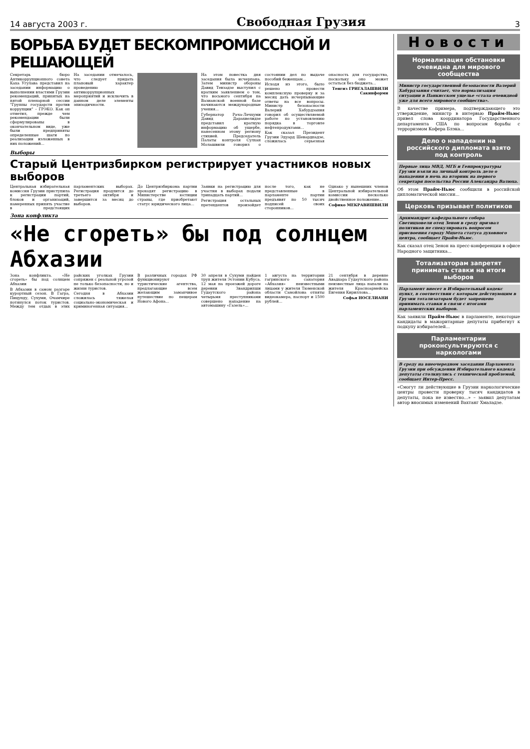14 августа 2003 г. Свободная Грузия 3
БОРЬБА БУДЕТ БЕСКОМПРОМИССНОЙ И РЕШАЮЩЕЙ
Секретарь бюро Антикоррупционного совета Каха Угулава представил на заседании информацию о выполнении властями Грузии рекомендаций, принятых на пятой пленарной сессии "Группы государств против коррупции" – ГРЭКО. Как он отметил, прежде чем рекомендации были сформулированы в окончательном виде, уже были предприняты определенные шаги по реализации изложенных в них положений...
На заседании отмечалось, что следует придать плановый характер проведению антикоррупционных мероприятий и исключить в данном деле элементы эпизодичности.
На этом повестка дня заседания была исчерпана. Затем министр обороны Давид Тевзадзе выступил с кратким заявлением о том, что восьмого сентября на Вазианской военной базе начинаются международные учения...
Губернатор Рача-Лечхуми Давид Дарахвелидзе представил краткую информацию об ущербе, нанесенном этому региону стихией. Председатель Палаты контроля Сулхан Молашвили говорил о состоянии дел по выдаче пособий беженцам...
Исходя из этого, было решено провести комплексную проверку и за месяц дать исчерпывающие ответы на все вопросы. Министр безопасности Валерий Хабурдзания говорил об осуществляемой работе по установлению порядка в торговле нефтепродуктами...
Как сказал Президент Грузии Эдуард Шеварднадзе, сложилась серьезная опасность для государства, поскольку оно может остаться без бюджета...
Тенгиз ГРИГАЛАШВИЛИ
Сакинформи
Выборы
Старый Центризбирком регистрирует участников новых выборов
Центральная избирательная комиссия Грузии приступила к регистрации партий, блоков и организаций, намеренных принять участие в предстоящих парламентских выборах. Регистрация продлится до третьего октября и завершится за месяц до выборов.
До Центризбиркома партии проходят регистрацию в Министерстве юстиции страны, где приобретают статус юридического лица...
Заявки на регистрацию для участия в выборах подали тринадцать партий...
Регистрация остальных претендентов произойдет после того, как не представленные в парламенте партии предъявят по 50 тысяч подписей своих сторонников...
Однако у нынешних членов Центральной избирательной комиссии несколько двойственное положение...
Софико МЕКРАВИШВИЛИ
Зона конфликта
«Не сгореть» бы под солнцем Абхазии
Зона конфликта. «Не сгореть» бы под солнцем Абхазии
В Абхазии в самом разгаре курортный сезон. В Гагра, Пицунду, Сухуми, Очамчире потянулся поток туристов. Между тем отдых в этих райских уголках Грузии сопряжен с реальной угрозой не только безопасности, но и жизни туристов.
Сегодня в Абхазии сложилась тяжелая социально-экономическая и криминогенная ситуация...
В различных городах РФ функционируют туристические агентства, предлагающие всем желающим заманчивое путешествие по пещерам Нового Афона...
30 апреля в Сухуми найден труп жителя Эстонии Кубуса. 12 мая на проезжей дороге деревни Звандрипши Гудаутского района четырьмя преступниками совершено нападение на автомашину «Газель»...
1 августа на территории гагринского санатория «Абхазия» неизвестными лицами у жителя Тюменской области Самойлова отняты видеокамера, паспорт и 1500 рублей...
21 сентября в деревне Авадхара Гудаутского района неизвестные лица напали на жителя Красноармейска Евгения Кириллова...
Софья НОСЕЛИАНИ
Новости
Нормализация обстановки очевидна для мирового сообщества
Министр государственной безопасности Валерий Хабурдзания считает, что нормализация ситуации в Панкисском ущелье «стала очевидной уже для всего мирового сообщества».
В качестве примера, подтверждающего это утверждение, министр в интервью Прайм-Ньюс привел слова координатора Государственного департамента США по вопросам борьбы с терроризмом Кофера Блэка...
Дело о нападении на российского дипломата взято под контроль
Первые лица МВД, МГБ и Генпрокуратуры Грузии взяли на личный контроль дело о нападении в ночь на вторник на первого секретаря посольства России Александра Валюха.
Об этом Прайм-Ньюс сообщили в российской дипломатической миссии...
Церковь призывает политиков
Архимандрит кафедрального собора Светицховели отец Зенон в среду призвал политиков не спекулировать вопросом присвоения городу Мцхета статуса духовного центра, сообщает Прайм-Ньюс.
Как сказал отец Зенон на пресс-конференции в офисе Народного защитника...
Тотализаторам запретят принимать ставки на итоги выборов
Парламент внесет в Избирательный кодекс пункт, в соответствии с которым действующим в Грузии тотализаторам будет запрещено принимать ставки в связи с итогами парламентских выборов.
Как заявили Прайм-Ньюс в парламенте, некоторые кандидаты в мажоритарные депутаты прибегнут к подкупу избирателей...
Парламентарии проконсультируются с наркологами
В среду на внеочередном заседании Парламента Грузии при обсуждении Избирательного кодекса депутаты столкнулись с технической проблемой, сообщает Интер-Пресс.
«Смогут ли действующие в Грузии наркологические центры провести проверку тысяч кандидатов в депутаты, пока не известно...» – заявил депутатам автор вносимых изменений Вахтанг Хмаладзе.